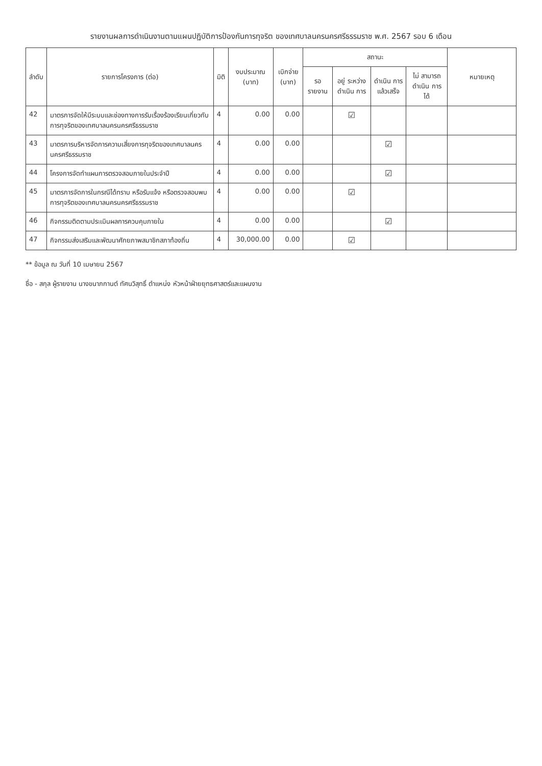รายงานผลการดำเนินงานตามแผนปฏิบัติการป้องกันการทุจริต ของเทศบาลนครนครศรีธรรมราช พ.ศ. 2567 รอบ 6 เดือน
| ลำดับ | รายการโครงการ (ต่อ) | มิติ | งบประมาณ (บาท) | เบิกจ่าย (บาท) | สถานะ | | | | หมายเหตุ |
| --- | --- | --- | --- | --- | --- | --- | --- | --- | --- |
| | | | | | รอ รายงาน | อยู่ ระหว่าง ดำเนิน การ | ดำเนิน การ แล้วเสร็จ | ไม่ สามารถ ดำเนิน การได้ | |
| 42 | มาตรการจัดให้มีระบบและช่องทางการรับเรื่องร้องเรียนเกี่ยวกับการทุจริตของเทศบาลนครนครศรีธรรมราช | 4 | 0.00 | 0.00 | | ☑ | | | |
| 43 | มาตรการบริหารจัดการความเสี่ยงการทุจริตของเทศบาลนครนครศรีธรรมราช | 4 | 0.00 | 0.00 | | | ☑ | | |
| 44 | โครงการจัดทำแผนการตรวจสอบภายในประจำปี | 4 | 0.00 | 0.00 | | | ☑ | | |
| 45 | มาตรการจัดการในกรณีได้ทราบ หรือรับแจ้ง หรือตรวจสอบพบการทุจริตของเทศบาลนครนครศรีธรรมราช | 4 | 0.00 | 0.00 | | ☑ | | | |
| 46 | กิจกรรมติดตามประเมินผลการควบคุมภายใน | 4 | 0.00 | 0.00 | | | ☑ | | |
| 47 | กิจกรรมส่งเสริมและพัฒนาศักยภาพสมาชิกสภาท้องถิ่น | 4 | 30,000.00 | 0.00 | | ☑ | | | |
** ข้อมูล ณ วันที่ 10 เมษายน 2567
ชื่อ - สกุล ผู้รายงาน นางขนาภกานต์ ทัศนวิสุทธิ์ ตำแหน่ง หัวหน้าฝ่ายยุทธศาสตร์และแผนงาน